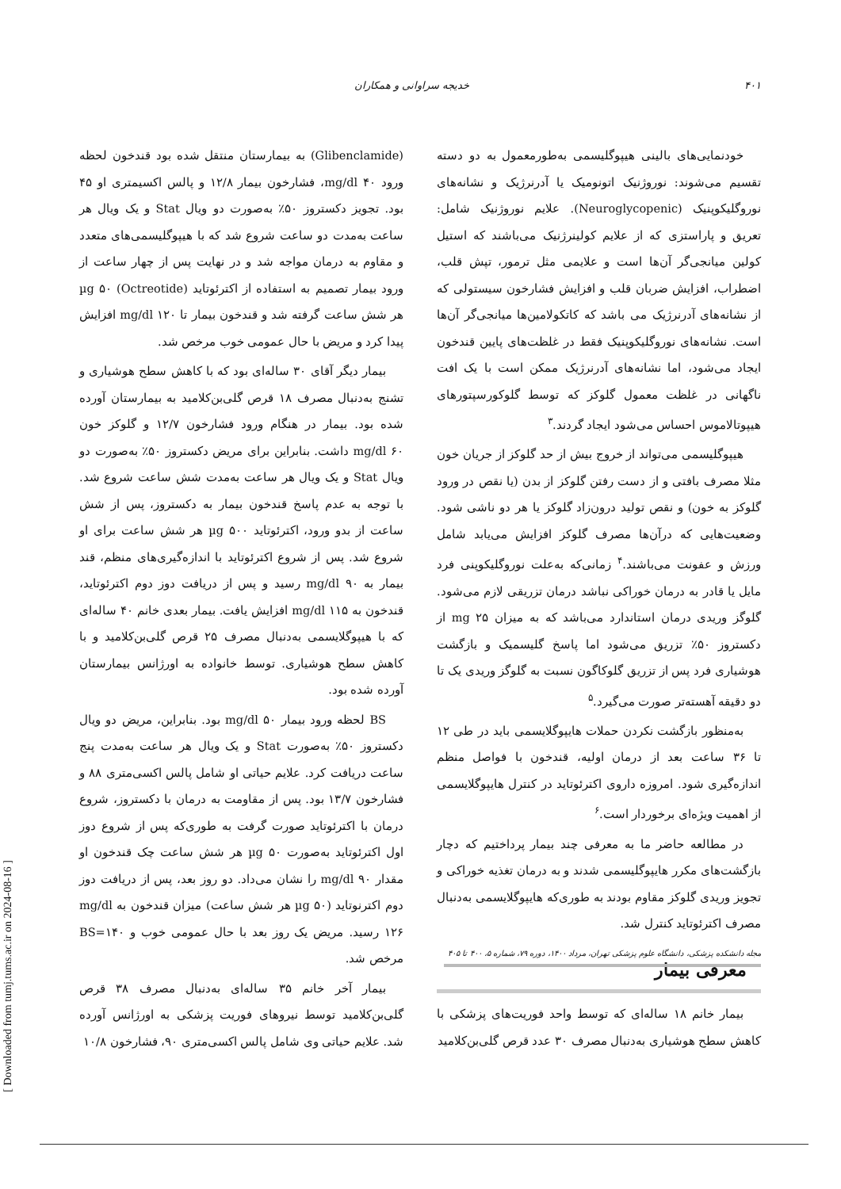۴۰۱ خدیجه سراوانی و همکاران
خودنمایی‌های بالینی هیپوگلیسمی به‌طورمعمول به دو دسته تقسیم می‌شوند: نوروژنیک اتونومیک یا آدرنرژیک و نشانه‌های نوروگلیکوپنیک (Neuroglycopenic). علایم نوروژنیک شامل: تعریق و پاراستزی که از علایم کولینرژنیک می‌باشند که استیل کولین میانجی‌گر آن‌ها است و علایمی مثل ترمور، تپش قلب، اضطراب، افزایش ضربان قلب و افزایش فشارخون سیستولی که از نشانه‌های آدرنرژیک می باشد که کاتکولامین‌ها میانجی‌گر آن‌ها است. نشانه‌های نوروگلیکوپنیک فقط در غلظت‌های پایین قندخون ایجاد می‌شود، اما نشانه‌های آدرنرژیک ممکن است با یک افت ناگهانی در غلظت معمول گلوکز که توسط گلوکورسپتورهای هیپوتالاموس احساس می‌شود ایجاد گردند.<sup>۳</sup>
هیپوگلیسمی می‌تواند از خروج بیش از حد گلوکز از جریان خون مثلا مصرف بافتی و از دست رفتن گلوکز از بدن (یا نقص در ورود گلوکز به خون) و نقص تولید درون‌زاد گلوکز یا هر دو ناشی شود. وضعیت‌هایی که درآن‌ها مصرف گلوکز افزایش می‌یابد شامل ورزش و عفونت می‌باشند.<sup>۴</sup> زمانی‌که به‌علت نوروگلیکوپنی فرد مایل یا قادر به درمان خوراکی نباشد درمان تزریقی لازم می‌شود. گلوگز وریدی درمان استاندارد می‌باشد که به میزان mg ۲۵ از دکستروز ۵۰٪ تزریق می‌شود اما پاسخ گلیسمیک و بازگشت هوشیاری فرد پس از تزریق گلوکاگون نسبت به گلوگز وریدی یک تا دو دقیقه آهسته‌تر صورت می‌گیرد.<sup>۵</sup>
به‌منظور بازگشت نکردن حملات هایپوگلایسمی باید در طی ۱۲ تا ۳۶ ساعت بعد از درمان اولیه، قندخون با فواصل منظم اندازه‌گیری شود. امروزه داروی اکترئوتاید در کنترل هایپوگلایسمی از اهمیت ویژه‌ای برخوردار است.<sup>۶</sup>
در مطالعه حاضر ما به معرفی چند بیمار پرداختیم که دچار بازگشت‌های مکرر هایپوگلیسمی شدند و به درمان تغذیه خوراکی و تجویز وریدی گلوکز مقاوم بودند به طوری‌که هایپوگلایسمی به‌دنبال مصرف اکترئوتاید کنترل شد.
معرفی بیمار
بیمار خانم ۱۸ ساله‌ای که توسط واحد فوریت‌های پزشکی با کاهش سطح هوشیاری به‌دنبال مصرف ۳۰ عدد قرص گلی‌بن‌کلامید
(Glibenclamide) به بیمارستان منتقل شده بود قندخون لحظه ورود mg/dl ۴۰، فشارخون بیمار ۱۲/۸ و پالس اکسیمتری او ۴۵ بود. تجویز دکستروز ۵۰٪ به‌صورت دو ویال Stat و یک ویال هر ساعت به‌مدت دو ساعت شروع شد که با هیپوگلیسمی‌های متعدد و مقاوم به درمان مواجه شد و در نهایت پس از چهار ساعت از ورود بیمار تصمیم به استفاده از اکترئوتاید (Octreotide) µg ۵۰ هر شش ساعت گرفته شد و قندخون بیمار تا mg/dl ۱۲۰ افزایش پیدا کرد و مریض با حال عمومی خوب مرخص شد.
بیمار دیگر آقای ۳۰ ساله‌ای بود که با کاهش سطح هوشیاری و تشنج به‌دنبال مصرف ۱۸ قرص گلی‌بن‌کلامید به بیمارستان آورده شده بود. بیمار در هنگام ورود فشارخون ۱۲/۷ و گلوکز خون mg/dl ۶۰ داشت. بنابراین برای مریض دکستروز ۵۰٪ به‌صورت دو ویال Stat و یک ویال هر ساعت به‌مدت شش ساعت شروع شد. با توجه به عدم پاسخ قندخون بیمار به دکستروز، پس از شش ساعت از بدو ورود، اکترئوتاید µg ۵۰۰ هر شش ساعت برای او شروع شد. پس از شروع اکترئوتاید با اندازه‌گیری‌های منظم، قند بیمار به mg/dl ۹۰ رسید و پس از دریافت دوز دوم اکترئوتاید، قندخون به mg/dl ۱۱۵ افزایش یافت. بیمار بعدی خانم ۴۰ ساله‌ای که با هیپوگلایسمی به‌دنبال مصرف ۲۵ قرص گلی‌بن‌کلامید و با کاهش سطح هوشیاری. توسط خانواده به اورژانس بیمارستان آورده شده بود.
BS لحظه ورود بیمار mg/dl ۵۰ بود. بنابراین، مریض دو ویال دکستروز ۵۰٪ به‌صورت Stat و یک ویال هر ساعت به‌مدت پنج ساعت دریافت کرد. علایم حیاتی او شامل پالس اکسی‌متری ۸۸ و فشارخون ۱۳/۷ بود. پس از مقاومت به درمان با دکستروز، شروع درمان با اکترئوتاید صورت گرفت به طوری‌که پس از شروع دوز اول اکترئوتاید به‌صورت µg ۵۰ هر شش ساعت چک قندخون او مقدار mg/dl ۹۰ را نشان می‌داد. دو روز بعد، پس از دریافت دوز دوم اکترنوتاید (µg ۵۰ هر شش ساعت) میزان قندخون به mg/dl ۱۲۶ رسید. مریض یک روز بعد با حال عمومی خوب و BS=۱۴۰ مرخص شد.
بیمار آخر خانم ۳۵ ساله‌ای به‌دنبال مصرف ۳۸ قرص گلی‌بن‌کلامید توسط نیروهای فوریت پزشکی به اورژانس آورده شد. علایم حیاتی وی شامل پالس اکسی‌متری ۹۰، فشارخون ۱۰/۸
مجله دانشکده پزشکی، دانشگاه علوم پزشکی تهران، مرداد ۱۴۰۰، دوره ۷۹، شماره ۵، ۴۰۰ تا ۴۰۵
[ Downloaded from tumj.tums.ac.ir on 2024-08-16 ]